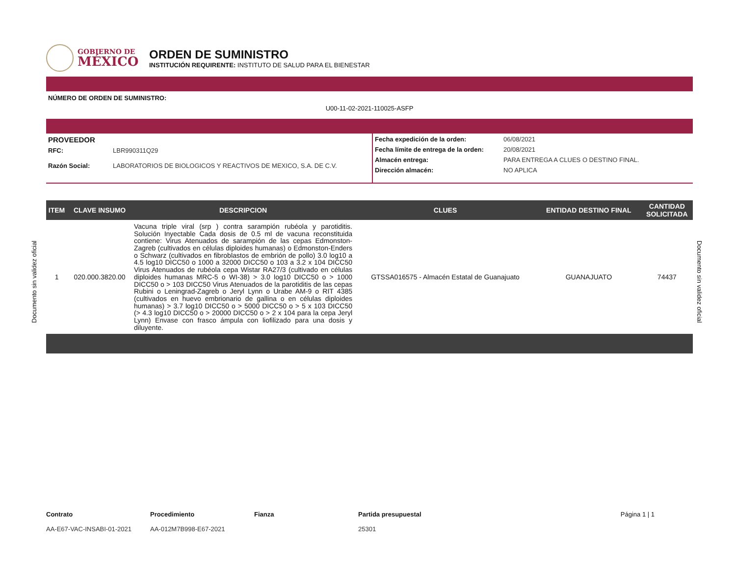GOBIERNO DE
MÉXICO
ORDEN DE SUMINISTRO
INSTITUCIÓN REQUIRENTE: INSTITUTO DE SALUD PARA EL BIENESTAR
NÚMERO DE ORDEN DE SUMINISTRO:
U00-11-02-2021-110025-ASFP
PROVEEDOR
RFC: LBR990311Q29
Razón Social: LABORATORIOS DE BIOLOGICOS Y REACTIVOS DE MEXICO, S.A. DE C.V.
Fecha expedición de la orden: 06/08/2021
Fecha límite de entrega de la orden: 20/08/2021
Almacén entrega: PARA ENTREGA A CLUES O DESTINO FINAL.
Dirección almacén: NO APLICA
| ITEM | CLAVE INSUMO | DESCRIPCION | CLUES | ENTIDAD DESTINO FINAL | CANTIDAD SOLICITADA |
| --- | --- | --- | --- | --- | --- |
| 1 | 020.000.3820.00 | Vacuna triple viral (srp ) contra sarampión rubéola y parotiditis. Solución Inyectable Cada dosis de 0.5 ml de vacuna reconstituida contiene: Virus Atenuados de sarampión de las cepas Edmonston-Zagreb (cultivados en células diploides humanas) o Edmonston-Enders o Schwarz (cultivados en fibroblastos de embrión de pollo) 3.0 log10 a 4.5 log10 DICC50 o 1000 a 32000 DICC50 o 103 a 3.2 x 104 DICC50 Virus Atenuados de rubéola cepa Wistar RA27/3 (cultivado en células diploides humanas MRC-5 o WI-38) > 3.0 log10 DICC50 o > 1000 DICC50 o > 103 DICC50 Virus Atenuados de la parotiditis de las cepas Rubini o Leningrad-Zagreb o Jeryl Lynn o Urabe AM-9 o RIT 4385 (cultivados en huevo embrionario de gallina o en células diploides humanas) > 3.7 log10 DICC50 o > 5000 DICC50 o > 5 x 103 DICC50 (> 4.3 log10 DICC50 o > 20000 DICC50 o > 2 x 104 para la cepa Jeryl Lynn) Envase con frasco ámpula con liofilizado para una dosis y diluyente. | GTSSA016575 - Almacén Estatal de Guanajuato | GUANAJUATO | 74437 |
Contrato
AA-E67-VAC-INSABI-01-2021
Procedimiento
AA-012M7B998-E67-2021
Fianza Partida presupuestal
25301
Página 1 | 1
Documento sin validez oficial
Documento sin validez oficial